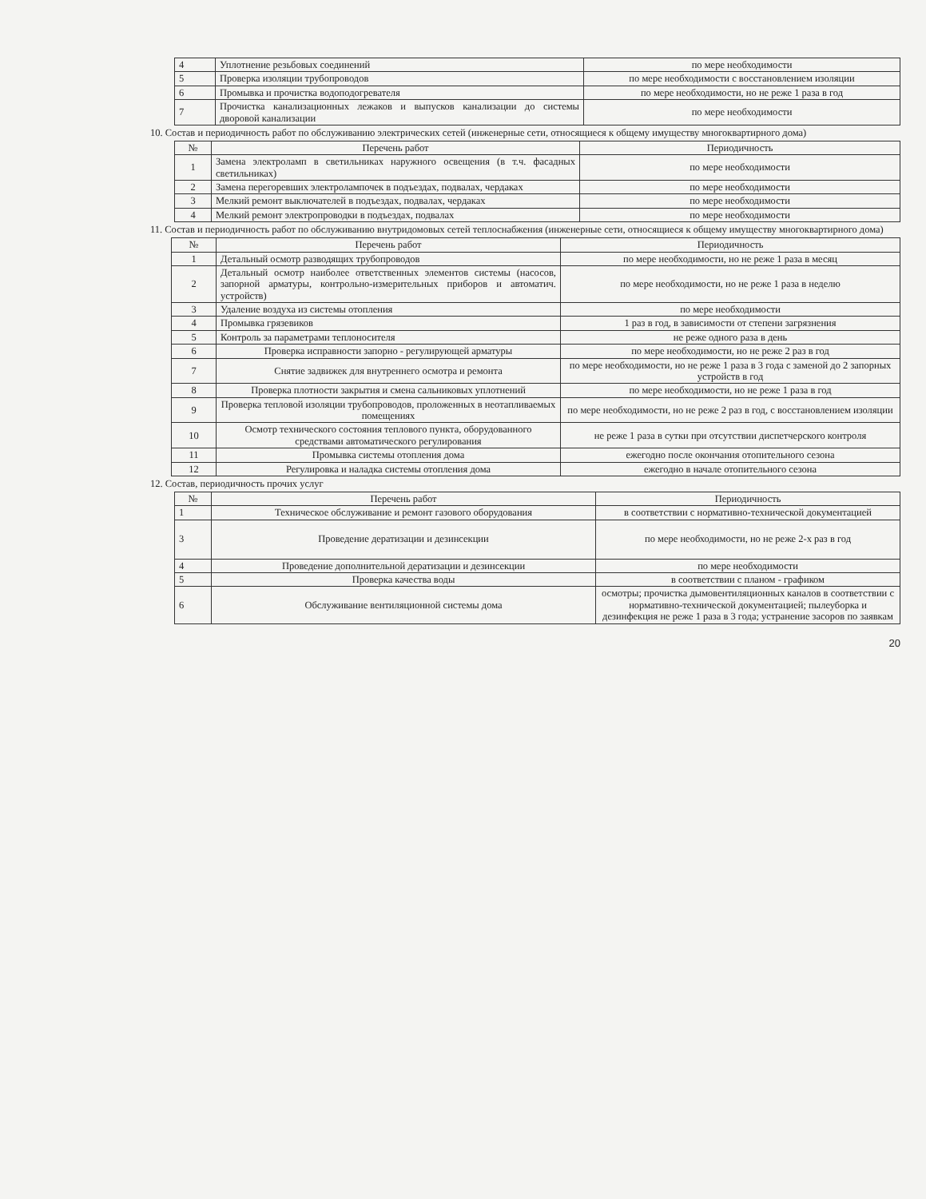| 4 | Уплотнение резьбовых соединений | по мере необходимости |
| 5 | Проверка изоляции трубопроводов | по мере необходимости с восстановлением изоляции |
| 6 | Промывка и прочистка водоподогревателя | по мере необходимости, но не реже 1 раза в год |
| 7 | Прочистка канализационных лежаков и выпусков канализации до системы дворовой канализации | по мере необходимости |
10. Состав и периодичность работ по обслуживанию электрических сетей (инженерные сети, относящиеся к общему имуществу многоквартирного дома)
| № | Перечень работ | Периодичность |
| --- | --- | --- |
| 1 | Замена электроламп в светильниках наружного освещения (в т.ч. фасадных светильниках) | по мере необходимости |
| 2 | Замена перегоревших электролампочек в подъездах, подвалах, чердаках | по мере необходимости |
| 3 | Мелкий ремонт выключателей в подъездах, подвалах, чердаках | по мере необходимости |
| 4 | Мелкий ремонт электропроводки в подъездах, подвалах | по мере необходимости |
11. Состав и периодичность работ по обслуживанию внутридомовых сетей теплоснабжения (инженерные сети, относящиеся к общему имуществу многоквартирного дома)
| № | Перечень работ | Периодичность |
| --- | --- | --- |
| 1 | Детальный осмотр разводящих трубопроводов | по мере необходимости, но не реже 1 раза в месяц |
| 2 | Детальный осмотр наиболее ответственных элементов системы (насосов, запорной арматуры, контрольно-измерительных приборов и автоматич. устройств) | по мере необходимости, но не реже 1 раза в неделю |
| 3 | Удаление воздуха из системы отопления | по мере необходимости |
| 4 | Промывка грязевиков | 1 раз в год, в зависимости от степени загрязнения |
| 5 | Контроль за параметрами теплоносителя | не реже одного раза в день |
| 6 | Проверка исправности запорно - регулирующей арматуры | по мере необходимости, но не реже 2 раз в год |
| 7 | Снятие задвижек для внутреннего осмотра и ремонта | по мере необходимости, но не реже 1 раза в 3 года с заменой до 2 запорных устройств в год |
| 8 | Проверка плотности закрытия и смена сальниковых уплотнений | по мере необходимости, но не реже 1 раза в год |
| 9 | Проверка тепловой изоляции трубопроводов, проложенных в неотапливаемых помещениях | по мере необходимости, но не реже 2 раз в год, с восстановлением изоляции |
| 10 | Осмотр технического состояния теплового пункта, оборудованного средствами автоматического регулирования | не реже 1 раза в сутки при отсутствии диспетчерского контроля |
| 11 | Промывка системы отопления дома | ежегодно после окончания отопительного сезона |
| 12 | Регулировка и наладка системы отопления дома | ежегодно в начале отопительного сезона |
12. Состав, периодичность прочих услуг
| № | Перечень работ | Периодичность |
| --- | --- | --- |
| 1 | Техническое обслуживание и ремонт газового оборудования | в соответствии с нормативно-технической документацией |
| 3 | Проведение дератизации и дезинсекции | по мере необходимости, но не реже 2-х раз в год |
| 4 | Проведение дополнительной дератизации и дезинсекции | по мере необходимости |
| 5 | Проверка качества воды | в соответствии с планом - графиком |
| 6 | Обслуживание вентиляционной системы дома | осмотры; прочистка дымовентиляционных каналов в соответствии с нормативно-технической документацией; пылеуборка и дезинфекция не реже 1 раза в 3 года; устранение засоров по заявкам |
20